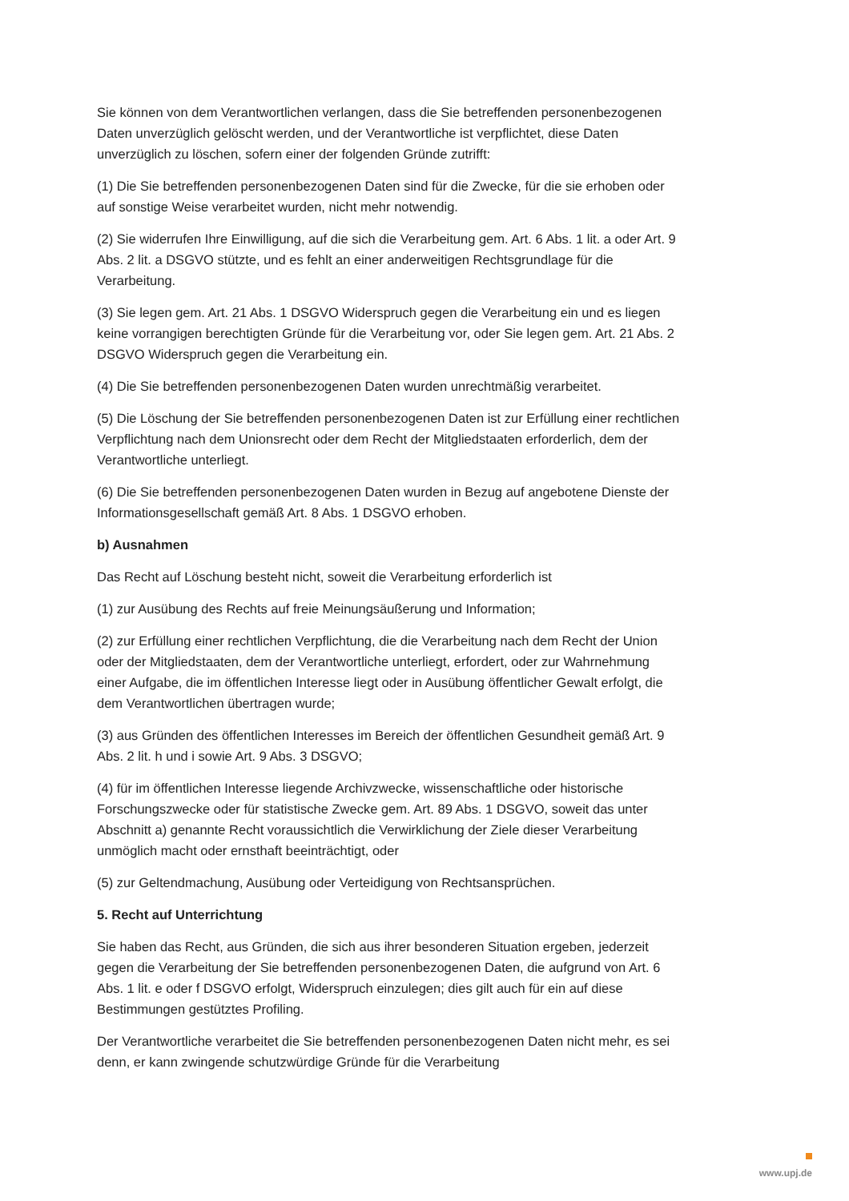Sie können von dem Verantwortlichen verlangen, dass die Sie betreffenden personenbezogenen Daten unverzüglich gelöscht werden, und der Verantwortliche ist verpflichtet, diese Daten unverzüglich zu löschen, sofern einer der folgenden Gründe zutrifft:
(1) Die Sie betreffenden personenbezogenen Daten sind für die Zwecke, für die sie erhoben oder auf sonstige Weise verarbeitet wurden, nicht mehr notwendig.
(2) Sie widerrufen Ihre Einwilligung, auf die sich die Verarbeitung gem. Art. 6 Abs. 1 lit. a oder Art. 9 Abs. 2 lit. a DSGVO stützte, und es fehlt an einer anderweitigen Rechtsgrundlage für die Verarbeitung.
(3) Sie legen gem. Art. 21 Abs. 1 DSGVO Widerspruch gegen die Verarbeitung ein und es liegen keine vorrangigen berechtigten Gründe für die Verarbeitung vor, oder Sie legen gem. Art. 21 Abs. 2 DSGVO Widerspruch gegen die Verarbeitung ein.
(4) Die Sie betreffenden personenbezogenen Daten wurden unrechtmäßig verarbeitet.
(5) Die Löschung der Sie betreffenden personenbezogenen Daten ist zur Erfüllung einer rechtlichen Verpflichtung nach dem Unionsrecht oder dem Recht der Mitgliedstaaten erforderlich, dem der Verantwortliche unterliegt.
(6) Die Sie betreffenden personenbezogenen Daten wurden in Bezug auf angebotene Dienste der Informationsgesellschaft gemäß Art. 8 Abs. 1 DSGVO erhoben.
b) Ausnahmen
Das Recht auf Löschung besteht nicht, soweit die Verarbeitung erforderlich ist
(1) zur Ausübung des Rechts auf freie Meinungsäußerung und Information;
(2) zur Erfüllung einer rechtlichen Verpflichtung, die die Verarbeitung nach dem Recht der Union oder der Mitgliedstaaten, dem der Verantwortliche unterliegt, erfordert, oder zur Wahrnehmung einer Aufgabe, die im öffentlichen Interesse liegt oder in Ausübung öffentlicher Gewalt erfolgt, die dem Verantwortlichen übertragen wurde;
(3) aus Gründen des öffentlichen Interesses im Bereich der öffentlichen Gesundheit gemäß Art. 9 Abs. 2 lit. h und i sowie Art. 9 Abs. 3 DSGVO;
(4) für im öffentlichen Interesse liegende Archivzwecke, wissenschaftliche oder historische Forschungszwecke oder für statistische Zwecke gem. Art. 89 Abs. 1 DSGVO, soweit das unter Abschnitt a) genannte Recht voraussichtlich die Verwirklichung der Ziele dieser Verarbeitung unmöglich macht oder ernsthaft beeinträchtigt, oder
(5) zur Geltendmachung, Ausübung oder Verteidigung von Rechtsansprüchen.
5. Recht auf Unterrichtung
Sie haben das Recht, aus Gründen, die sich aus ihrer besonderen Situation ergeben, jederzeit gegen die Verarbeitung der Sie betreffenden personenbezogenen Daten, die aufgrund von Art. 6 Abs. 1 lit. e oder f DSGVO erfolgt, Widerspruch einzulegen; dies gilt auch für ein auf diese Bestimmungen gestütztes Profiling.
Der Verantwortliche verarbeitet die Sie betreffenden personenbezogenen Daten nicht mehr, es sei denn, er kann zwingende schutzwürdige Gründe für die Verarbeitung
www.upj.de